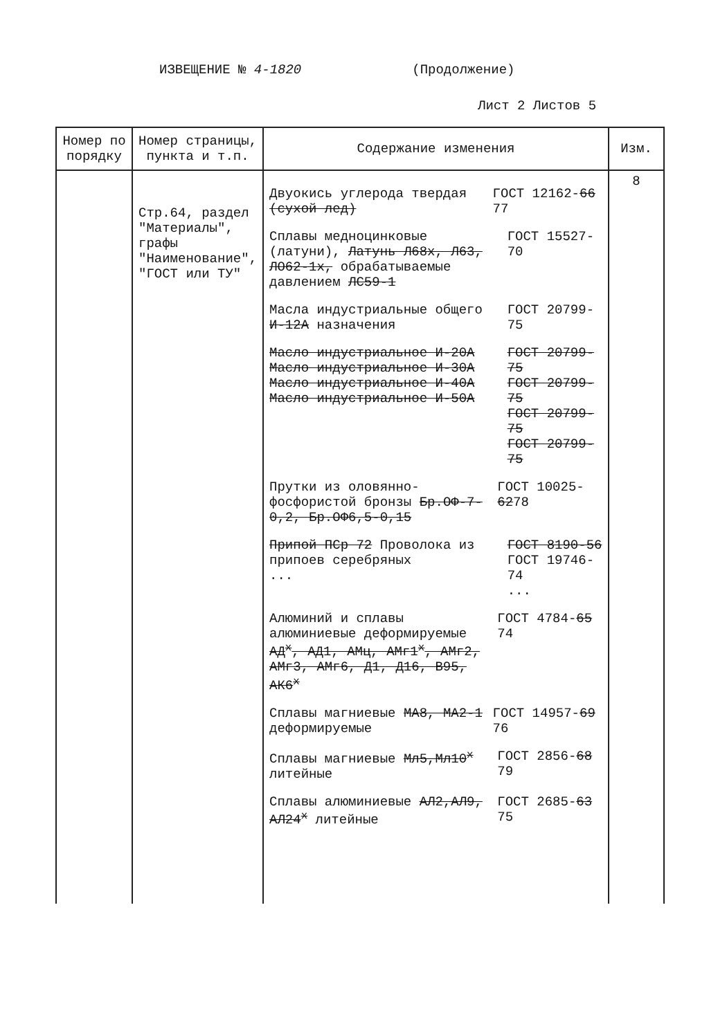ИЗВЕЩЕНИЕ № 4-1820 (Продолжение)
Лист 2 Листов 5
| Номер по порядку | Номер страницы, пункта и т.п. | Содержание изменения | Изм. |
| --- | --- | --- | --- |
| | Стр.64, раздел "Материалы", графы "Наименование", "ГОСТ или ТУ" | Двуокись углерода твердая (сухой лед) ГОСТ 12162- 66 77 Сплавы медноцинковые (латуни), Латунь Л68х, Л63, ЛО62-1х, обрабатываемые давлением ЛС59-1 ГОСТ 15527-70 Масла индустриальные общего И-12А назначения ГОСТ 20799-75 Масло индустриальное И-20А Масло индустриальное И-30А Масло индустриальное И-40А Масло индустриальное И-50А ГОСТ 20799-75 ГОСТ 20799-75 ГОСТ 20799-75 ГОСТ 20799-75 Прутки из оловянно-фосфористой бронзы Бр.ОФ-7-0,2, Бр.ОФ6,5-0,15 ГОСТ 10025- 62 78 Припой ПСр 72 Проволока из припоев серебряных ... ГОСТ 8190-56 ГОСТ 19746-74 ... Алюминий и сплавы алюминиевые деформируемые АД<sup>х</sup>, АД1, АМц, АМг1<sup>х</sup>, АМг2, АМг3, АМг6, Д1, Д16, В95, АК6<sup>х</sup> ГОСТ 4784- 65 74 Сплавы магниевые МА8, МА2-1 деформируемые ГОСТ 14957- 69 76 Сплавы магниевые Мл5,Мл10<sup>х</sup> литейные ГОСТ 2856- 68 79 Сплавы алюминиевые АЛ2,АЛ9, АЛ24<sup>х</sup> литейные ГОСТ 2685- 63 75 | 8 |